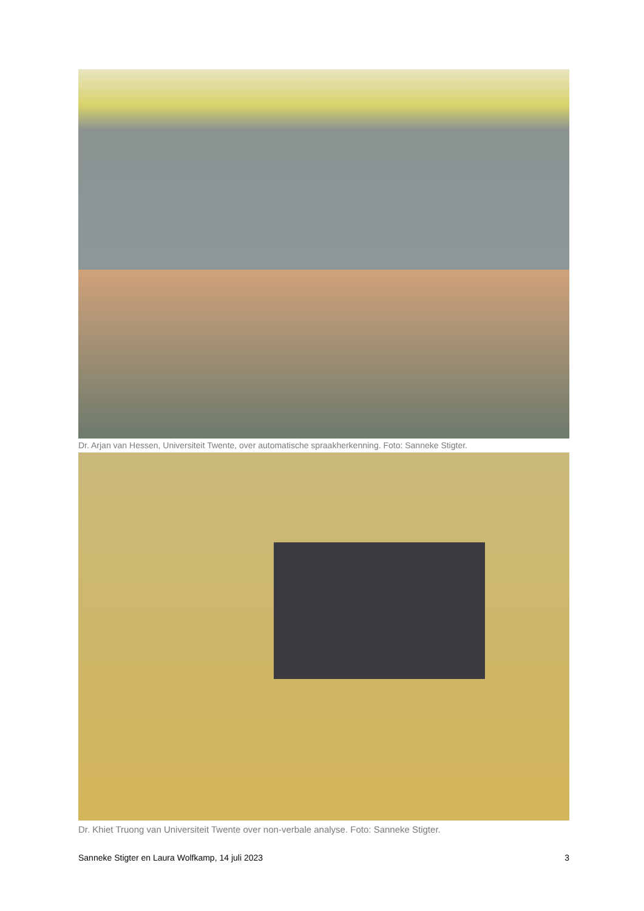Dr. Arjan van Hessen, Universiteit Twente, over automatische spraakherkenning. Foto: Sanneke Stigter.
Dr. Khiet Truong van Universiteit Twente over non-verbale analyse. Foto: Sanneke Stigter.
Sanneke Stigter en Laura Wolfkamp, 14 juli 2023 3